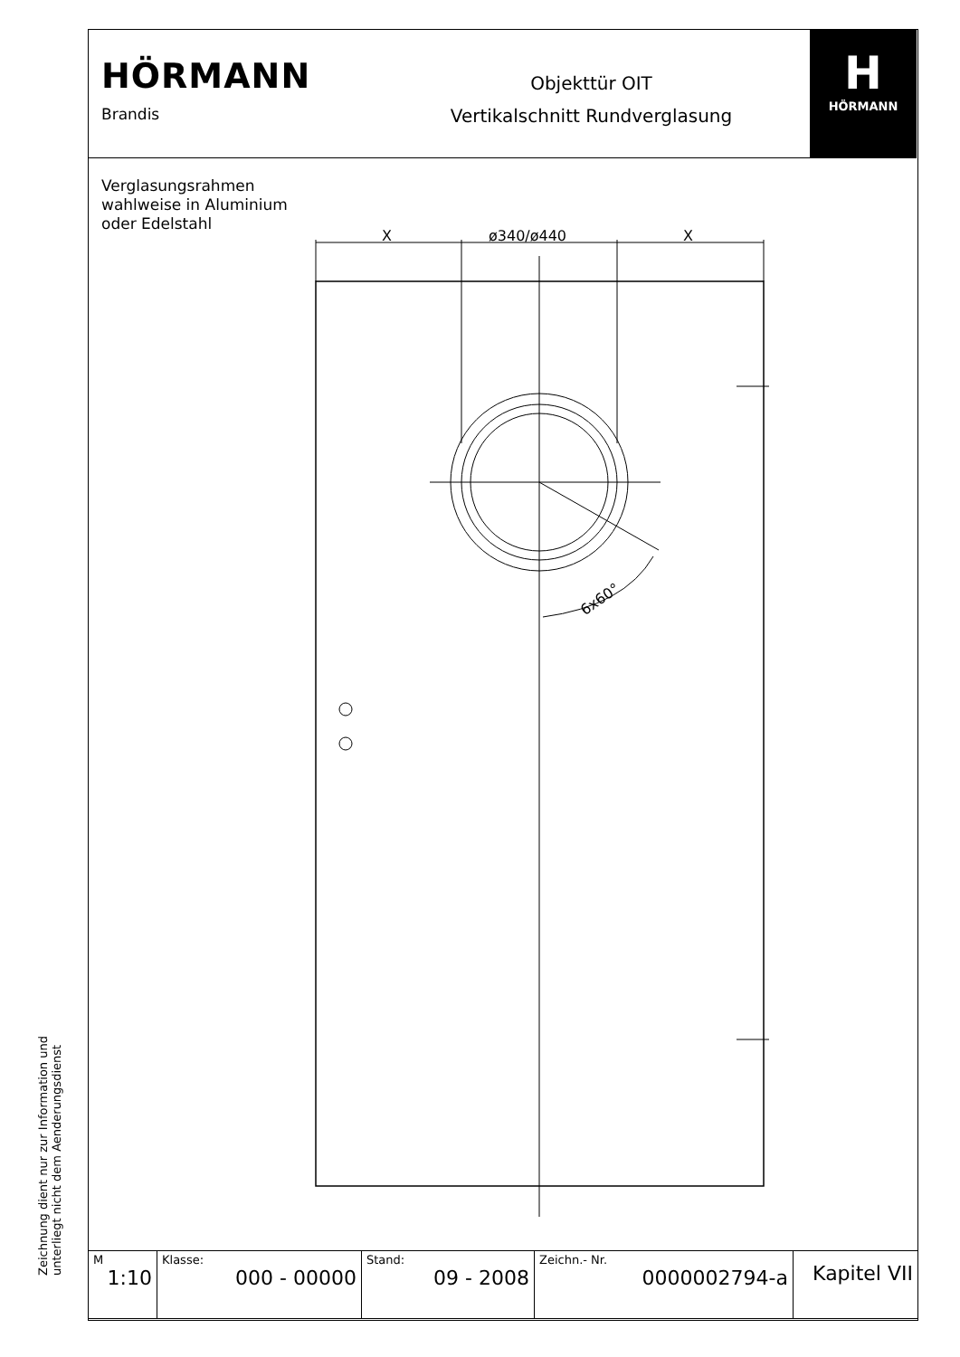HÖRMANN
Brandis
Objekttür OIT
Vertikalschnitt Rundverglasung
H
HÖRMANN
Verglasungsrahmen
wahlweise in Aluminium
oder Edelstahl
6x60°
X
ø340/ø440
X
Zeichnung dient nur zur Information und
unterliegt nicht dem Aenderungsdienst
| M 1:10 | Klasse: 000 - 00000 | Stand: 09 - 2008 | Zeichn.- Nr. 0000002794-a | Kapitel VII |